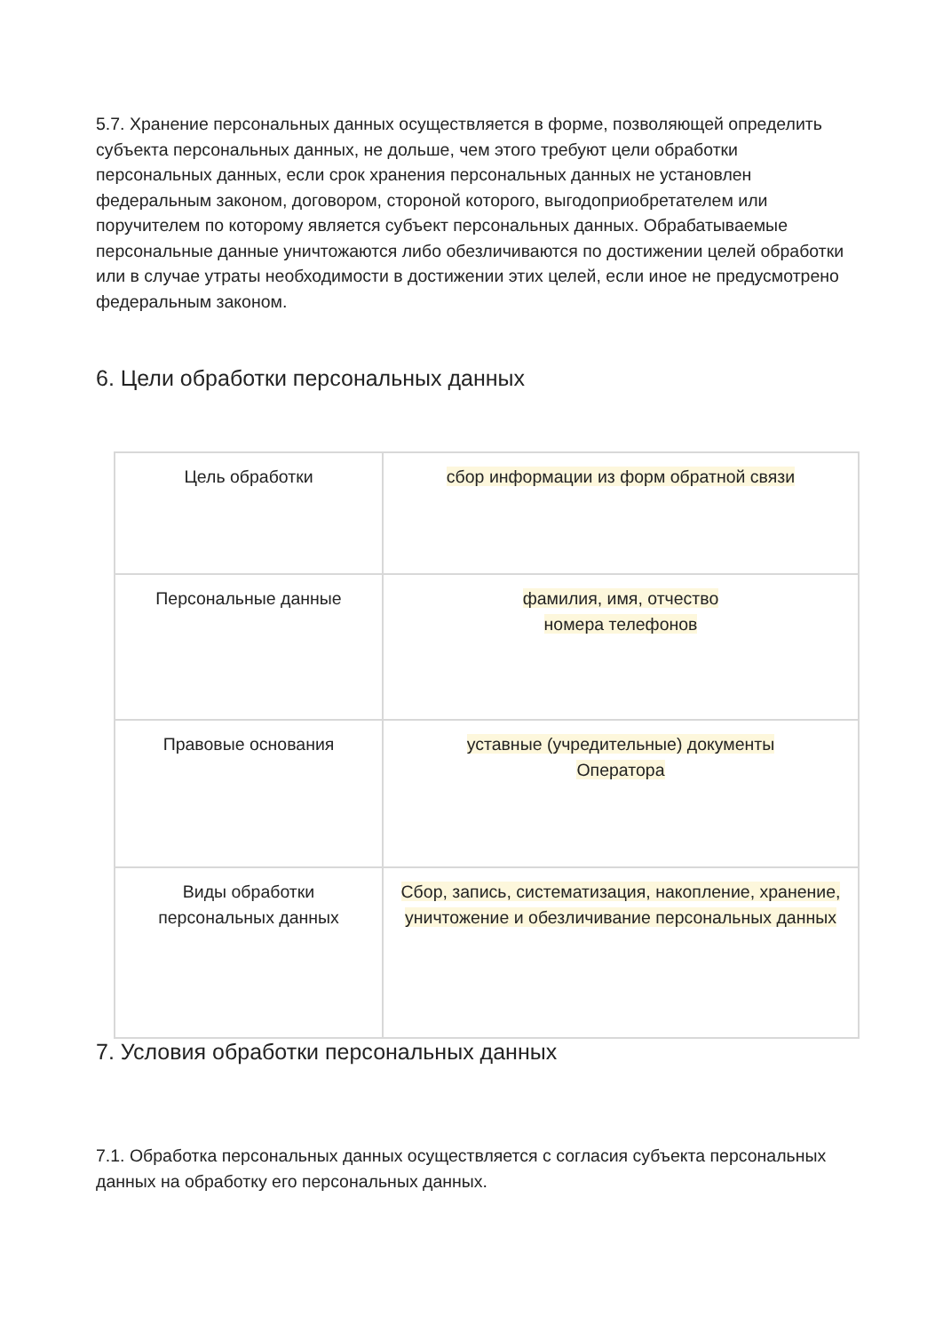5.7. Хранение персональных данных осуществляется в форме, позволяющей определить субъекта персональных данных, не дольше, чем этого требуют цели обработки персональных данных, если срок хранения персональных данных не установлен федеральным законом, договором, стороной которого, выгодоприобретателем или поручителем по которому является субъект персональных данных. Обрабатываемые персональные данные уничтожаются либо обезличиваются по достижении целей обработки или в случае утраты необходимости в достижении этих целей, если иное не предусмотрено федеральным законом.
6. Цели обработки персональных данных
| Цель обработки | сбор информации из форм обратной связи |
| Персональные данные | фамилия, имя, отчество номера телефонов |
| Правовые основания | уставные (учредительные) документы Оператора |
| Виды обработки персональных данных | Сбор, запись, систематизация, накопление, хранение, уничтожение и обезличивание персональных данных |
7. Условия обработки персональных данных
7.1. Обработка персональных данных осуществляется с согласия субъекта персональных данных на обработку его персональных данных.